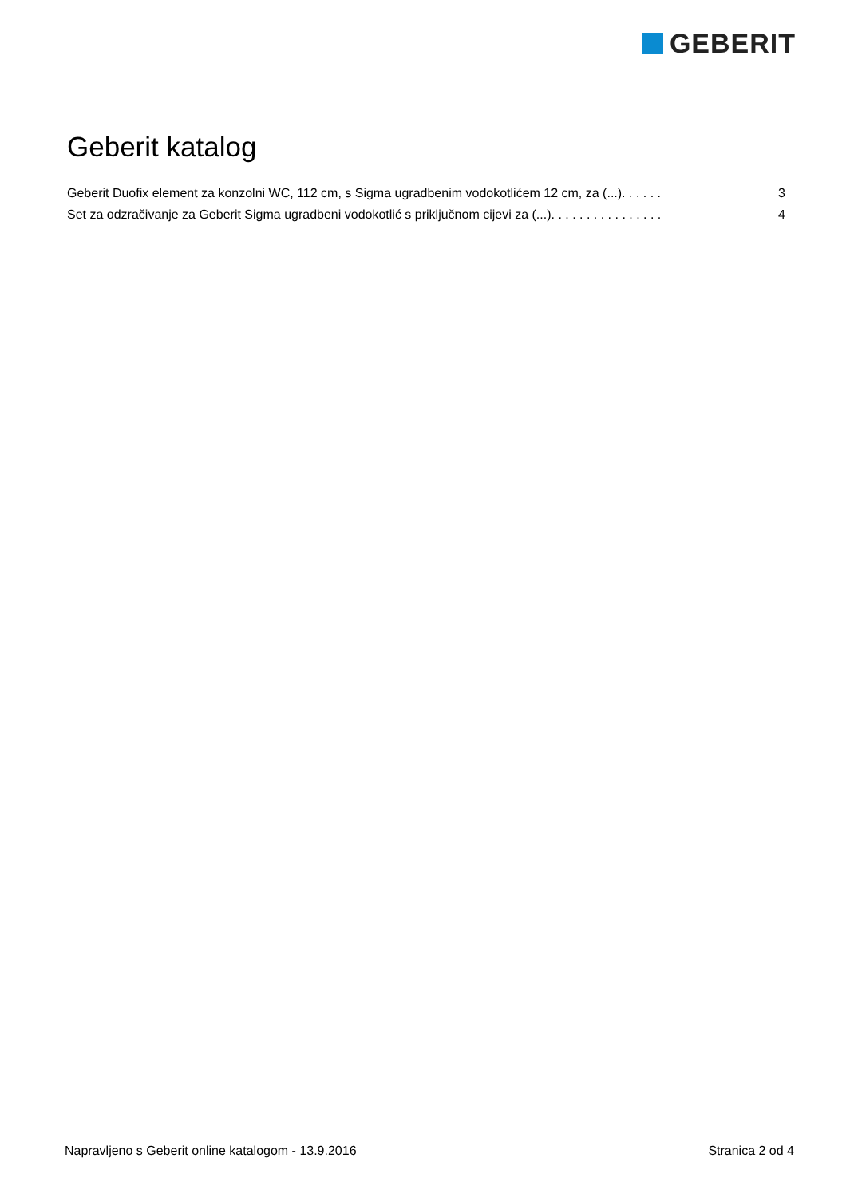GEBERIT
Geberit katalog
Geberit Duofix element za konzolni WC, 112 cm, s Sigma ugradbenim vodokotlićem 12 cm, za (...). . . . . . 3
Set za odzračivanje za Geberit Sigma ugradbeni vodokotlić s priključnom cijevi za (...). . . . . . . . . . . . . . . . 4
Napravljeno s Geberit online katalogom - 13.9.2016 Stranica 2 od 4